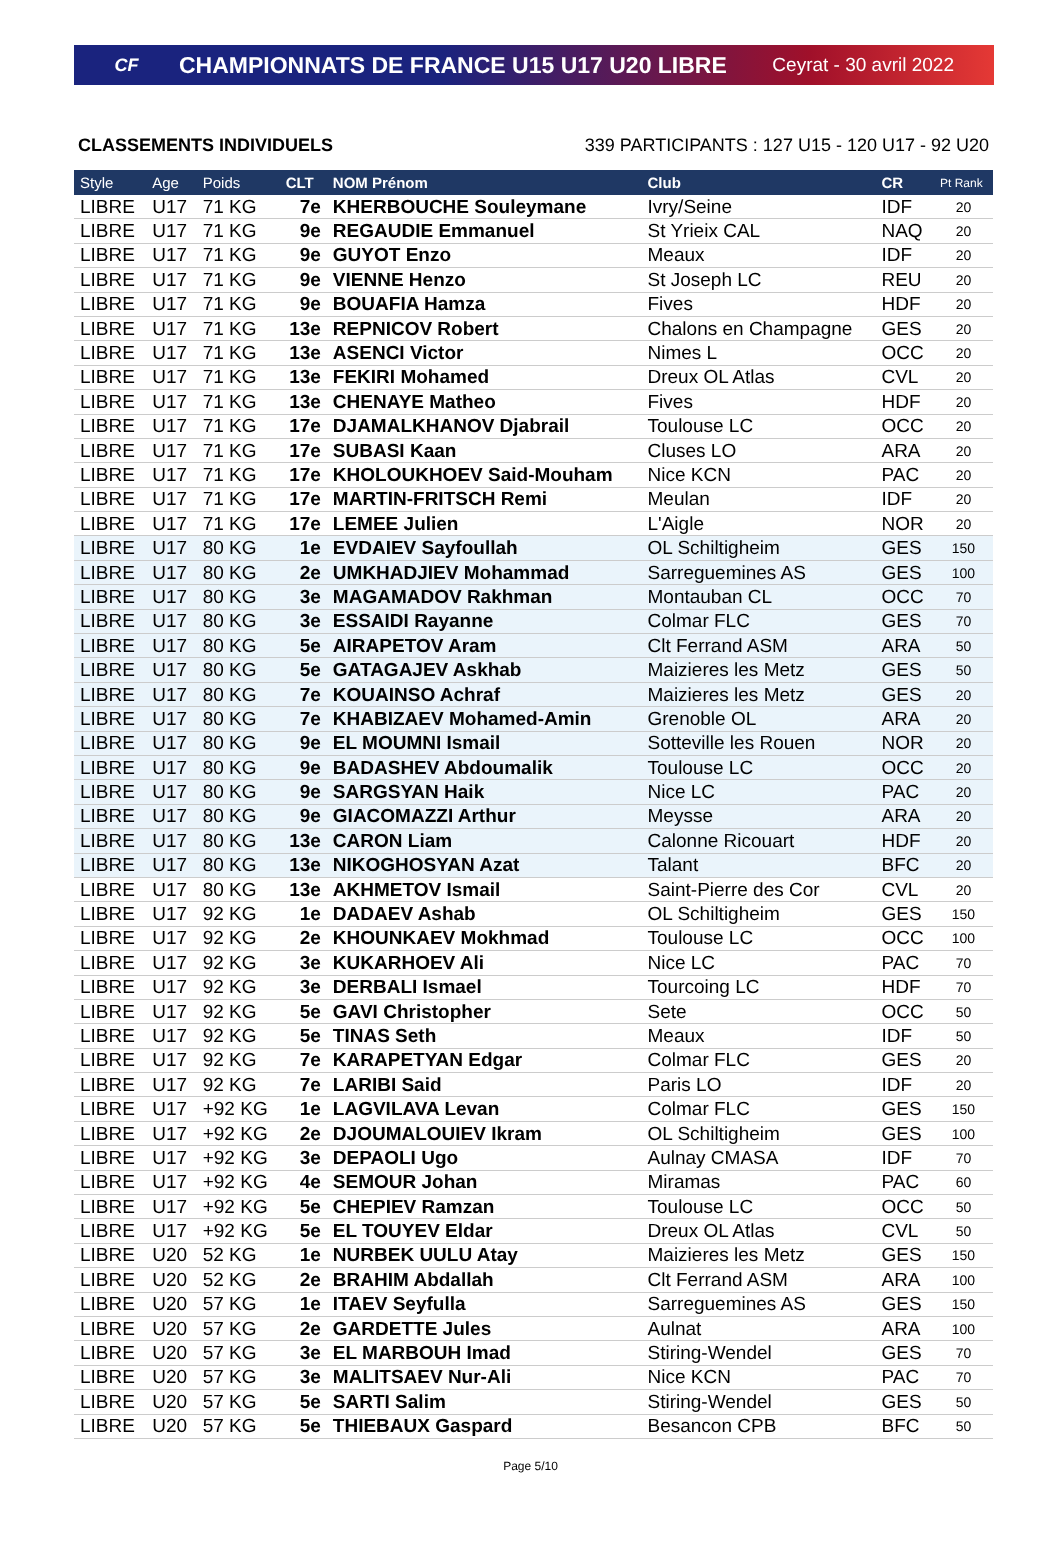CF
CHAMPIONNATS DE FRANCE U15 U17 U20 LIBRE
Ceyrat - 30 avril 2022
CLASSEMENTS INDIVIDUELS 339 PARTICIPANTS : 127 U15 - 120 U17 - 92 U20
| Style | Age | Poids | CLT | NOM Prénom | Club | CR | Pt Rank |
| --- | --- | --- | --- | --- | --- | --- | --- |
| LIBRE | U17 | 71 KG | 7e | KHERBOUCHE Souleymane | Ivry/Seine | IDF | 20 |
| LIBRE | U17 | 71 KG | 9e | REGAUDIE Emmanuel | St Yrieix CAL | NAQ | 20 |
| LIBRE | U17 | 71 KG | 9e | GUYOT Enzo | Meaux | IDF | 20 |
| LIBRE | U17 | 71 KG | 9e | VIENNE Henzo | St Joseph LC | REU | 20 |
| LIBRE | U17 | 71 KG | 9e | BOUAFIA Hamza | Fives | HDF | 20 |
| LIBRE | U17 | 71 KG | 13e | REPNICOV Robert | Chalons en Champagne | GES | 20 |
| LIBRE | U17 | 71 KG | 13e | ASENCI Victor | Nimes L | OCC | 20 |
| LIBRE | U17 | 71 KG | 13e | FEKIRI Mohamed | Dreux OL Atlas | CVL | 20 |
| LIBRE | U17 | 71 KG | 13e | CHENAYE Matheo | Fives | HDF | 20 |
| LIBRE | U17 | 71 KG | 17e | DJAMALKHANOV Djabrail | Toulouse LC | OCC | 20 |
| LIBRE | U17 | 71 KG | 17e | SUBASI Kaan | Cluses LO | ARA | 20 |
| LIBRE | U17 | 71 KG | 17e | KHOLOUKHOEV Said-Mouham | Nice KCN | PAC | 20 |
| LIBRE | U17 | 71 KG | 17e | MARTIN-FRITSCH Remi | Meulan | IDF | 20 |
| LIBRE | U17 | 71 KG | 17e | LEMEE Julien | L'Aigle | NOR | 20 |
| LIBRE | U17 | 80 KG | 1e | EVDAIEV Sayfoullah | OL Schiltigheim | GES | 150 |
| LIBRE | U17 | 80 KG | 2e | UMKHADJIEV Mohammad | Sarreguemines AS | GES | 100 |
| LIBRE | U17 | 80 KG | 3e | MAGAMADOV Rakhman | Montauban CL | OCC | 70 |
| LIBRE | U17 | 80 KG | 3e | ESSAIDI Rayanne | Colmar FLC | GES | 70 |
| LIBRE | U17 | 80 KG | 5e | AIRAPETOV Aram | Clt Ferrand ASM | ARA | 50 |
| LIBRE | U17 | 80 KG | 5e | GATAGAJEV Askhab | Maizieres les Metz | GES | 50 |
| LIBRE | U17 | 80 KG | 7e | KOUAINSO Achraf | Maizieres les Metz | GES | 20 |
| LIBRE | U17 | 80 KG | 7e | KHABIZAEV Mohamed-Amin | Grenoble OL | ARA | 20 |
| LIBRE | U17 | 80 KG | 9e | EL MOUMNI Ismail | Sotteville les Rouen | NOR | 20 |
| LIBRE | U17 | 80 KG | 9e | BADASHEV Abdoumalik | Toulouse LC | OCC | 20 |
| LIBRE | U17 | 80 KG | 9e | SARGSYAN Haik | Nice LC | PAC | 20 |
| LIBRE | U17 | 80 KG | 9e | GIACOMAZZI Arthur | Meysse | ARA | 20 |
| LIBRE | U17 | 80 KG | 13e | CARON Liam | Calonne Ricouart | HDF | 20 |
| LIBRE | U17 | 80 KG | 13e | NIKOGHOSYAN Azat | Talant | BFC | 20 |
| LIBRE | U17 | 80 KG | 13e | AKHMETOV Ismail | Saint-Pierre des Cor | CVL | 20 |
| LIBRE | U17 | 92 KG | 1e | DADAEV Ashab | OL Schiltigheim | GES | 150 |
| LIBRE | U17 | 92 KG | 2e | KHOUNKAEV Mokhmad | Toulouse LC | OCC | 100 |
| LIBRE | U17 | 92 KG | 3e | KUKARHOEV Ali | Nice LC | PAC | 70 |
| LIBRE | U17 | 92 KG | 3e | DERBALI Ismael | Tourcoing LC | HDF | 70 |
| LIBRE | U17 | 92 KG | 5e | GAVI Christopher | Sete | OCC | 50 |
| LIBRE | U17 | 92 KG | 5e | TINAS Seth | Meaux | IDF | 50 |
| LIBRE | U17 | 92 KG | 7e | KARAPETYAN Edgar | Colmar FLC | GES | 20 |
| LIBRE | U17 | 92 KG | 7e | LARIBI Said | Paris LO | IDF | 20 |
| LIBRE | U17 | +92 KG | 1e | LAGVILAVA Levan | Colmar FLC | GES | 150 |
| LIBRE | U17 | +92 KG | 2e | DJOUMALOUIEV Ikram | OL Schiltigheim | GES | 100 |
| LIBRE | U17 | +92 KG | 3e | DEPAOLI Ugo | Aulnay CMASA | IDF | 70 |
| LIBRE | U17 | +92 KG | 4e | SEMOUR Johan | Miramas | PAC | 60 |
| LIBRE | U17 | +92 KG | 5e | CHEPIEV Ramzan | Toulouse LC | OCC | 50 |
| LIBRE | U17 | +92 KG | 5e | EL TOUYEV Eldar | Dreux OL Atlas | CVL | 50 |
| LIBRE | U20 | 52 KG | 1e | NURBEK UULU Atay | Maizieres les Metz | GES | 150 |
| LIBRE | U20 | 52 KG | 2e | BRAHIM Abdallah | Clt Ferrand ASM | ARA | 100 |
| LIBRE | U20 | 57 KG | 1e | ITAEV Seyfulla | Sarreguemines AS | GES | 150 |
| LIBRE | U20 | 57 KG | 2e | GARDETTE Jules | Aulnat | ARA | 100 |
| LIBRE | U20 | 57 KG | 3e | EL MARBOUH Imad | Stiring-Wendel | GES | 70 |
| LIBRE | U20 | 57 KG | 3e | MALITSAEV Nur-Ali | Nice KCN | PAC | 70 |
| LIBRE | U20 | 57 KG | 5e | SARTI Salim | Stiring-Wendel | GES | 50 |
| LIBRE | U20 | 57 KG | 5e | THIEBAUX Gaspard | Besancon CPB | BFC | 50 |
Page 5/10